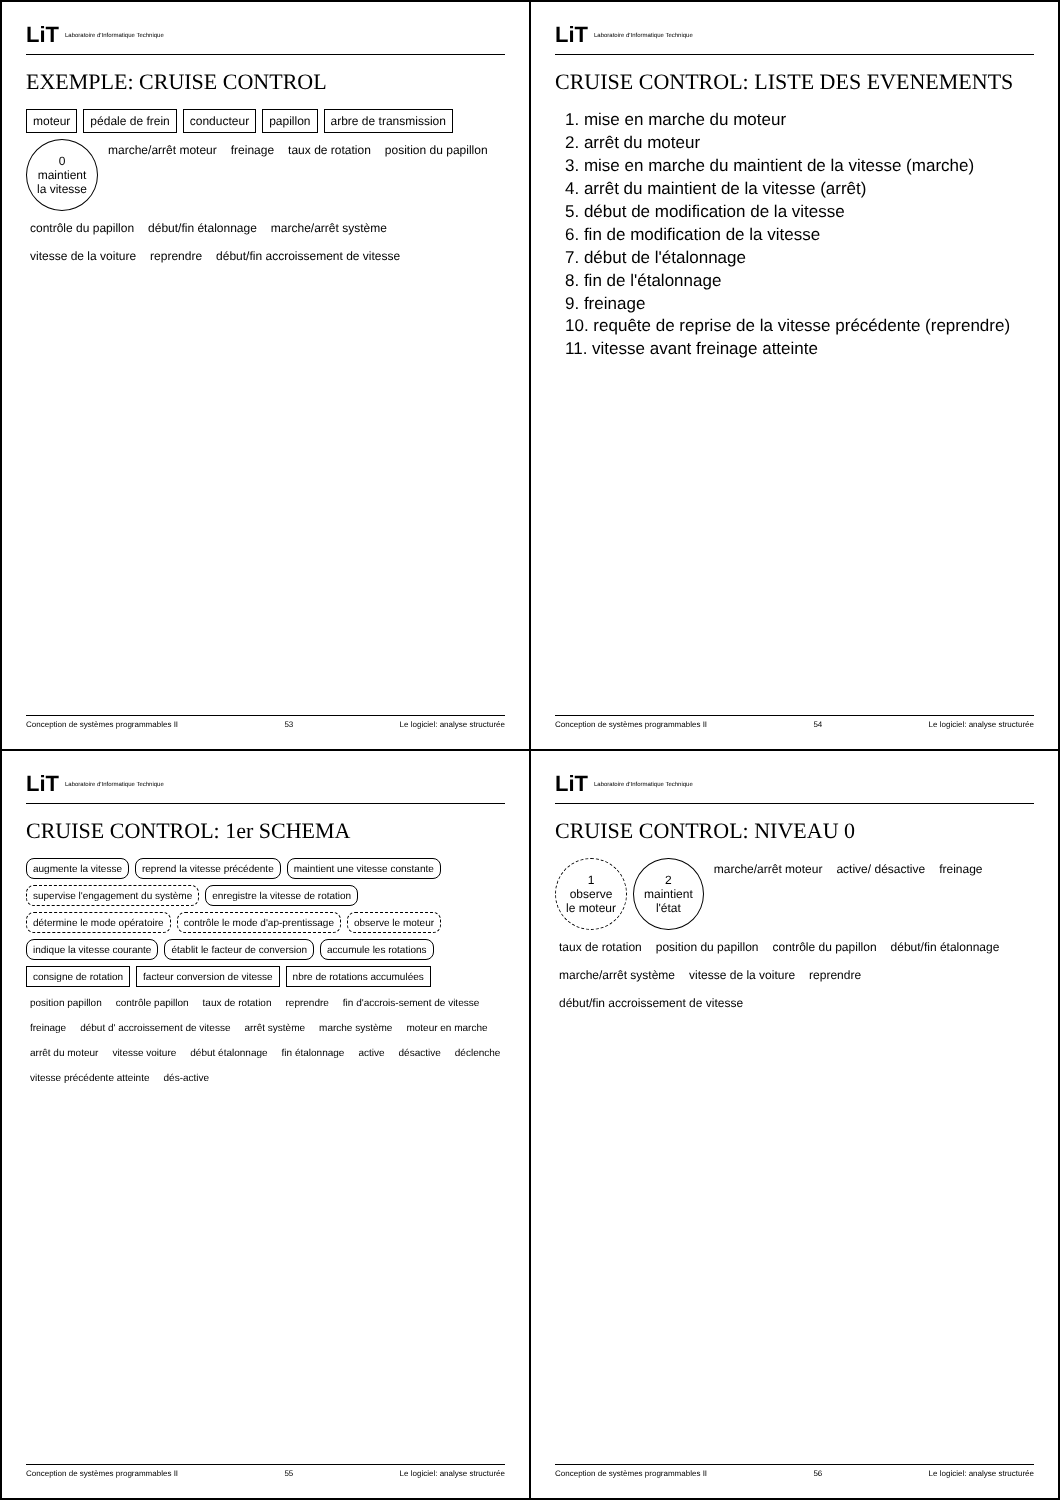LiT Laboratoire d'Informatique Technique
EXEMPLE: CRUISE CONTROL
moteur pédale de frein conducteur papillon arbre de transmission 0
maintient
la vitesse marche/arrêt moteur freinage taux de rotation position du papillon contrôle du papillon début/fin étalonnage marche/arrêt système vitesse de la voiture reprendre début/fin accroissement de vitesse
Conception de systèmes programmables II 53 Le logiciel: analyse structurée
LiT Laboratoire d'Informatique Technique
CRUISE CONTROL: LISTE DES EVENEMENTS
1. mise en marche du moteur
2. arrêt du moteur
3. mise en marche du maintient de la vitesse (marche)
4. arrêt du maintient de la vitesse (arrêt)
5. début de modification de la vitesse
6. fin de modification de la vitesse
7. début de l'étalonnage
8. fin de l'étalonnage
9. freinage
10. requête de reprise de la vitesse précédente (reprendre)
11. vitesse avant freinage atteinte
Conception de systèmes programmables II 54 Le logiciel: analyse structurée
LiT Laboratoire d'Informatique Technique
CRUISE CONTROL: 1er SCHEMA
augmente la vitesse reprend la vitesse précédente maintient une vitesse constante supervise l'engagement du système enregistre la vitesse de rotation détermine le mode opératoire contrôle le mode d'ap-prentissage observe le moteur indique la vitesse courante établit le facteur de conversion accumule les rotations consigne de rotation facteur conversion de vitesse nbre de rotations accumulées position papillon contrôle papillon taux de rotation reprendre fin d'accrois-sement de vitesse freinage début d' accroissement de vitesse arrêt système marche système moteur en marche arrêt du moteur vitesse voiture début étalonnage fin étalonnage active désactive déclenche vitesse précédente atteinte dés-active
Conception de systèmes programmables II 55 Le logiciel: analyse structurée
LiT Laboratoire d'Informatique Technique
CRUISE CONTROL: NIVEAU 0
1
observe
le moteur 2
maintient
l'état marche/arrêt moteur active/ désactive freinage taux de rotation position du papillon contrôle du papillon début/fin étalonnage marche/arrêt système vitesse de la voiture reprendre début/fin accroissement de vitesse
Conception de systèmes programmables II 56 Le logiciel: analyse structurée